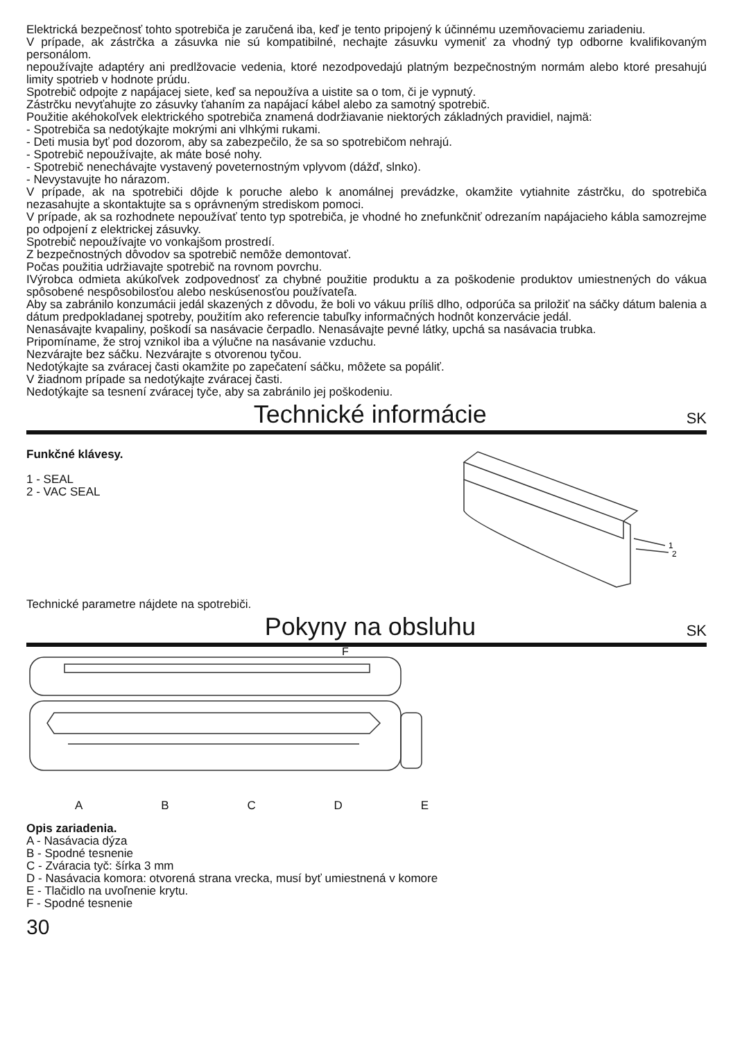Elektrická bezpečnosť tohto spotrebiča je zaručená iba, keď je tento pripojený k účinnému uzemňovaciemu zariadeniu.
V prípade, ak zástrčka a zásuvka nie sú kompatibilné, nechajte zásuvku vymeniť za vhodný typ odborne kvalifikovaným personálom.
nepoužívajte adaptéry ani predlžovacie vedenia, ktoré nezodpovedajú platným bezpečnostným normám alebo ktoré presahujú limity spotrieb v hodnote prúdu.
Spotrebič odpojte z napájacej siete, keď sa nepoužíva a uistite sa o tom, či je vypnutý.
Zástrčku nevyťahujte zo zásuvky ťahaním za napájací kábel alebo za samotný spotrebič.
Použitie akéhokoľvek elektrického spotrebiča znamená dodržiavanie niektorých základných pravidiel, najmä:
- Spotrebiča sa nedotýkajte mokrými ani vlhkými rukami.
- Deti musia byť pod dozorom, aby sa zabezpečilo, že sa so spotrebičom nehrajú.
- Spotrebič nepoužívajte, ak máte bosé nohy.
- Spotrebič nenechávajte vystavený poveternostným vplyvom (dážď, slnko).
- Nevystavujte ho nárazom.
V prípade, ak na spotrebiči dôjde k poruche alebo k anomálnej prevádzke, okamžite vytiahnite zástrčku, do spotrebiča nezasahujte a skontaktujte sa s oprávneným strediskom pomoci.
V prípade, ak sa rozhodnete nepoužívať tento typ spotrebiča, je vhodné ho znefunkčniť odrezaním napájacieho kábla samozrejme po odpojení z elektrickej zásuvky.
Spotrebič nepoužívajte vo vonkajšom prostredí.
Z bezpečnostných dôvodov sa spotrebič nemôže demontovať.
Počas použitia udržiavajte spotrebič na rovnom povrchu.
IVýrobca odmieta akúkoľvek zodpovednosť za chybné použitie produktu a za poškodenie produktov umiestnených do vákua spôsobené nespôsobilosťou alebo neskúsenosťou používateľa.
Aby sa zabránilo konzumácii jedál skazených z dôvodu, že boli vo vákuu príliš dlho, odporúča sa priložiť na sáčky dátum balenia a dátum predpokladanej spotreby, použitím ako referencie tabuľky informačných hodnôt konzervácie jedál.
Nenasávajte kvapaliny, poškodí sa nasávacie čerpadlo. Nenasávajte pevné látky, upchá sa nasávacia trubka.
Pripomíname, že stroj vznikol iba a výlučne na nasávanie vzduchu.
Nezvárajte bez sáčku. Nezvárajte s otvorenou tyčou.
Nedotýkajte sa zváracej časti okamžite po zapečatení sáčku, môžete sa popáliť.
V žiadnom prípade sa nedotýkajte zváracej časti.
Nedotýkajte sa tesnení zváracej tyče, aby sa zabránilo jej poškodeniu.
Technické informácie
SK
Funkčné klávesy.
1 - SEAL
2 - VAC SEAL
Technické parametre nájdete na spotrebiči.
1
2
Pokyny na obsluhu
SK
F
ABCDE
Opis zariadenia.
A - Nasávacia dýza
B - Spodné tesnenie
C - Zváracia tyč: šírka 3 mm
D - Nasávacia komora: otvorená strana vrecka, musí byť umiestnená v komore
E - Tlačidlo na uvoľnenie krytu.
F - Spodné tesnenie
30